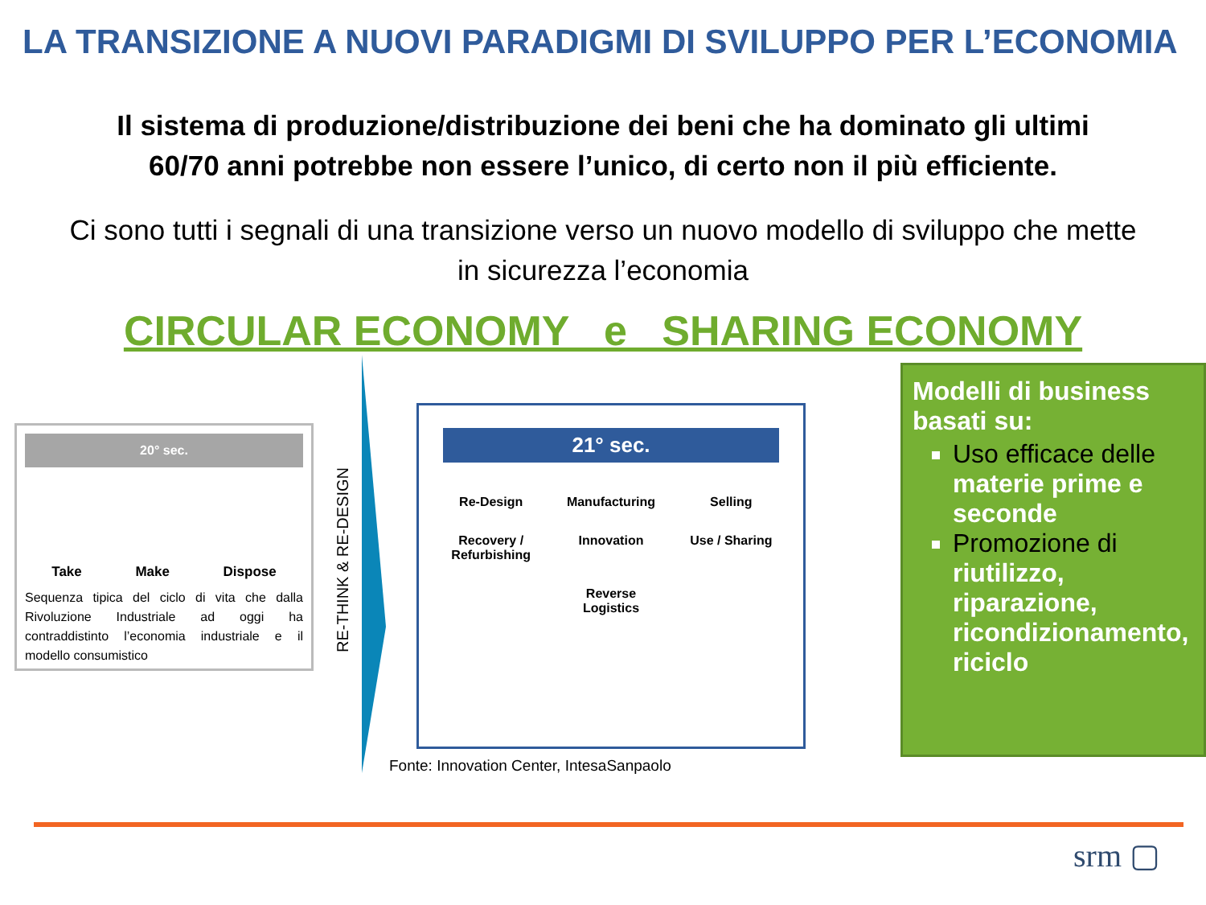LA TRANSIZIONE A NUOVI PARADIGMI DI SVILUPPO PER L’ECONOMIA
Il sistema di produzione/distribuzione dei beni che ha dominato gli ultimi 60/70 anni potrebbe non essere l’unico, di certo non il più efficiente.
Ci sono tutti i segnali di una transizione verso un nuovo modello di sviluppo che mette in sicurezza l’economia
CIRCULAR ECONOMY e SHARING ECONOMY
20° sec.
Take Make Dispose
Sequenza tipica del ciclo di vita che dalla Rivoluzione Industriale ad oggi ha contraddistinto l’economia industriale e il modello consumistico
RE-THINK & RE-DESIGN
21° sec.
Re-Design Manufacturing Selling Recovery / Refurbishing Innovation Use / Sharing Reverse Logistics
Fonte: Innovation Center, IntesaSanpaolo
Modelli di business basati su:
Uso efficace delle materie prime e seconde
Promozione di riutilizzo, riparazione, ricondizionamento, riciclo
srm ▢